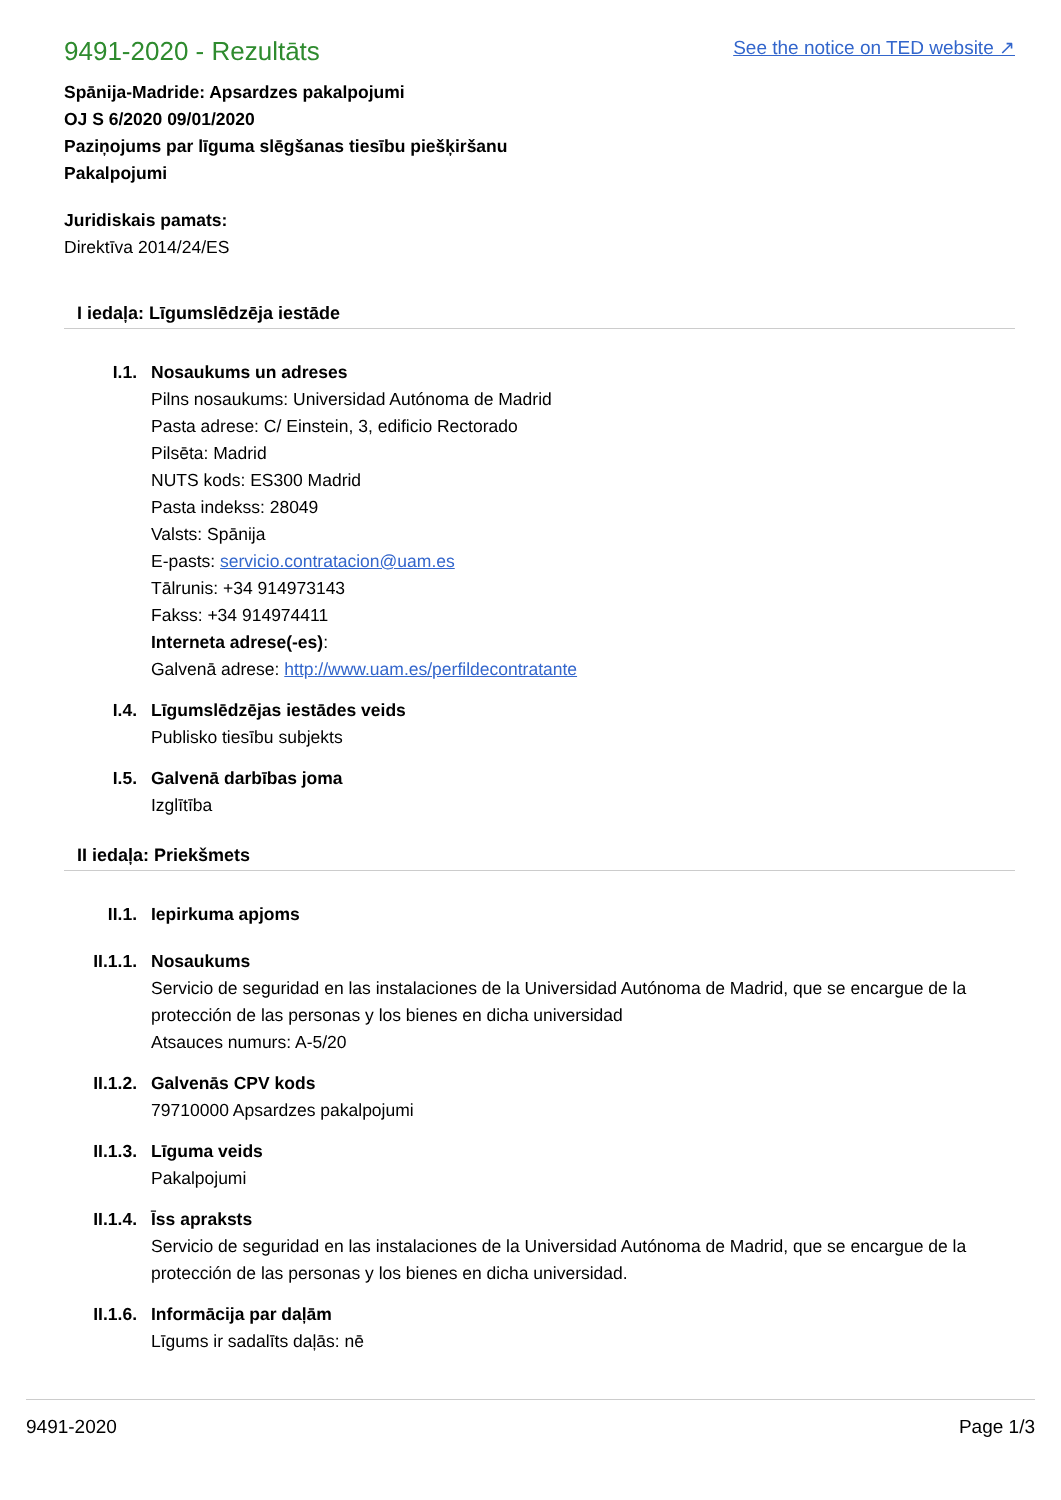9491-2020 - Rezultāts
See the notice on TED website ↗
Spānija-Madride: Apsardzes pakalpojumi
OJ S 6/2020 09/01/2020
Paziņojums par līguma slēgšanas tiesību piešķiršanu
Pakalpojumi
Juridiskais pamats:
Direktīva 2014/24/ES
I iedaļa: Līgumslēdzēja iestāde
I.1. Nosaukums un adreses
Pilns nosaukums: Universidad Autónoma de Madrid
Pasta adrese: C/ Einstein, 3, edificio Rectorado
Pilsēta: Madrid
NUTS kods: ES300 Madrid
Pasta indekss: 28049
Valsts: Spānija
E-pasts: servicio.contratacion@uam.es
Tālrunis: +34 914973143
Fakss: +34 914974411
Interneta adrese(-es):
Galvenā adrese: http://www.uam.es/perfildecontratante
I.4. Līgumslēdzējas iestādes veids
Publisko tiesību subjekts
I.5. Galvenā darbības joma
Izglītība
II iedaļa: Priekšmets
II.1. Iepirkuma apjoms
II.1.1.
Nosaukums
Servicio de seguridad en las instalaciones de la Universidad Autónoma de Madrid, que se encargue de la protección de las personas y los bienes en dicha universidad
Atsauces numurs: A-5/20
II.1.2.
Galvenās CPV kods
79710000 Apsardzes pakalpojumi
II.1.3.
Līguma veids
Pakalpojumi
II.1.4.
Īss apraksts
Servicio de seguridad en las instalaciones de la Universidad Autónoma de Madrid, que se encargue de la protección de las personas y los bienes en dicha universidad.
II.1.6.
Informācija par daļām
Līgums ir sadalīts daļās: nē
9491-2020 Page 1/3